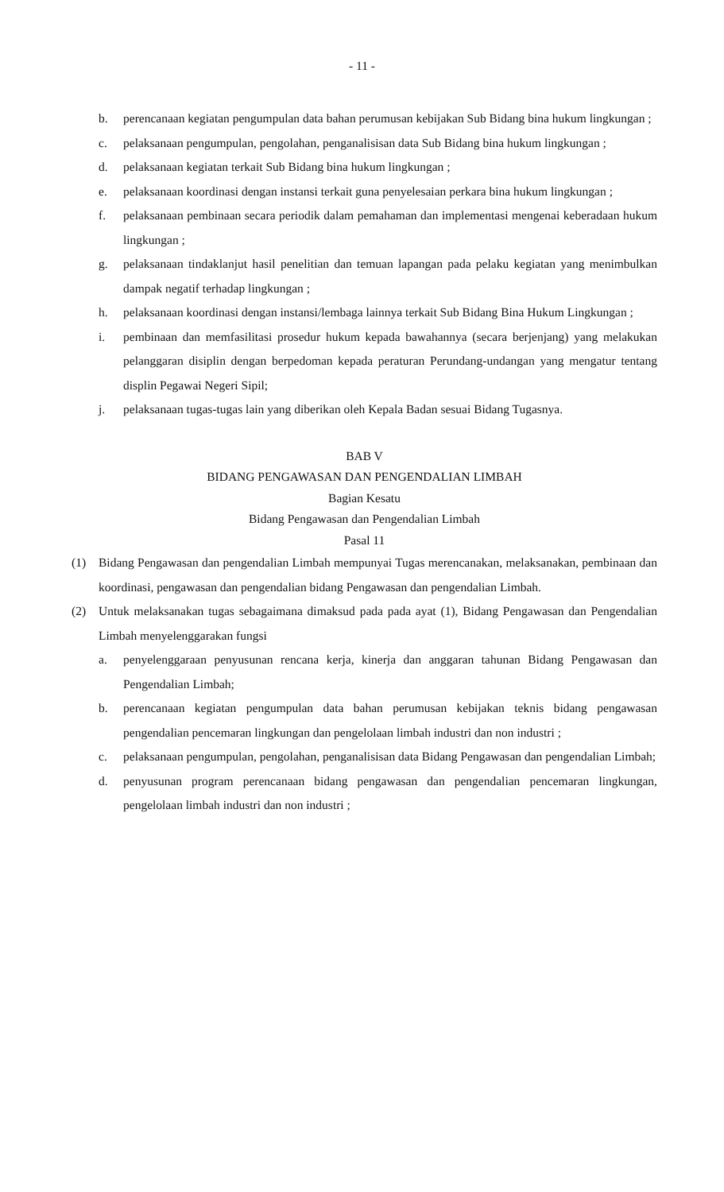- 11 -
b. perencanaan kegiatan pengumpulan data bahan perumusan kebijakan Sub Bidang bina hukum lingkungan ;
c. pelaksanaan pengumpulan, pengolahan, penganalisisan data Sub Bidang bina hukum lingkungan ;
d. pelaksanaan kegiatan terkait Sub Bidang bina hukum lingkungan ;
e. pelaksanaan koordinasi dengan instansi terkait guna penyelesaian perkara bina hukum lingkungan ;
f. pelaksanaan pembinaan secara periodik dalam pemahaman dan implementasi mengenai keberadaan hukum lingkungan ;
g. pelaksanaan tindaklanjut hasil penelitian dan temuan lapangan pada pelaku kegiatan yang menimbulkan dampak negatif terhadap lingkungan ;
h. pelaksanaan koordinasi dengan instansi/lembaga lainnya terkait Sub Bidang Bina Hukum Lingkungan ;
i. pembinaan dan memfasilitasi prosedur hukum kepada bawahannya (secara berjenjang) yang melakukan pelanggaran disiplin dengan berpedoman kepada peraturan Perundang-undangan yang mengatur tentang displin Pegawai Negeri Sipil;
j. pelaksanaan tugas-tugas lain yang diberikan oleh Kepala Badan sesuai Bidang Tugasnya.
BAB V
BIDANG PENGAWASAN DAN PENGENDALIAN LIMBAH
Bagian Kesatu
Bidang Pengawasan dan Pengendalian Limbah
Pasal 11
(1) Bidang Pengawasan dan pengendalian Limbah mempunyai Tugas merencanakan, melaksanakan, pembinaan dan koordinasi, pengawasan dan pengendalian bidang Pengawasan dan pengendalian Limbah.
(2) Untuk melaksanakan tugas sebagaimana dimaksud pada pada ayat (1), Bidang Pengawasan dan Pengendalian Limbah menyelenggarakan fungsi
a. penyelenggaraan penyusunan rencana kerja, kinerja dan anggaran tahunan Bidang Pengawasan dan Pengendalian Limbah;
b. perencanaan kegiatan pengumpulan data bahan perumusan kebijakan teknis bidang pengawasan pengendalian pencemaran lingkungan dan pengelolaan limbah industri dan non industri ;
c. pelaksanaan pengumpulan, pengolahan, penganalisisan data Bidang Pengawasan dan pengendalian Limbah;
d. penyusunan program perencanaan bidang pengawasan dan pengendalian pencemaran lingkungan, pengelolaan limbah industri dan non industri ;